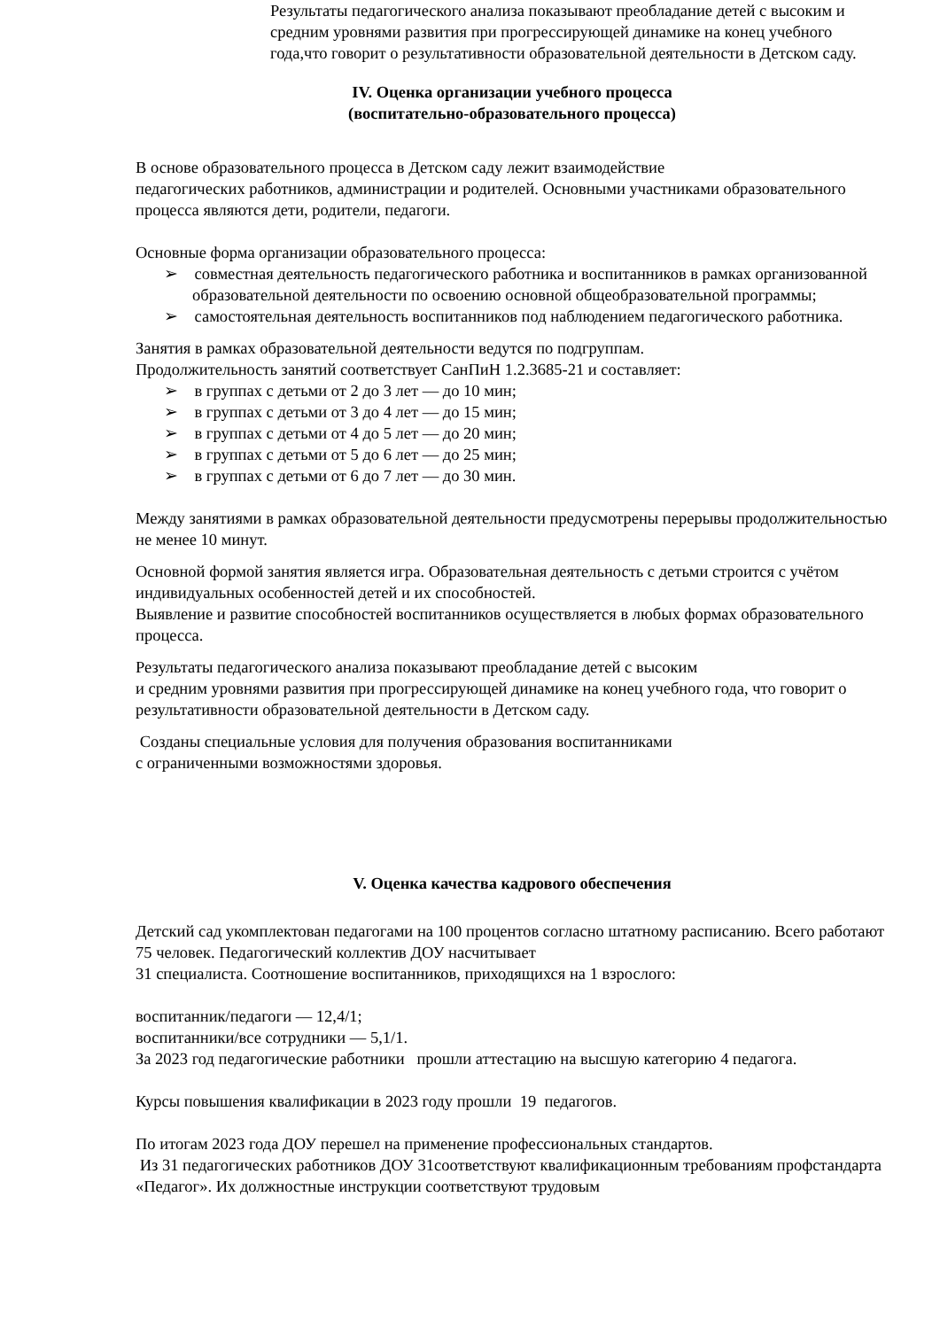Результаты педагогического анализа показывают преобладание детей с высоким и средним уровнями развития при прогрессирующей динамике на конец учебного года,что говорит о результативности образовательной деятельности в Детском саду.
IV. Оценка организации учебного процесса
(воспитательно-образовательного процесса)
В основе образовательного процесса в Детском саду лежит взаимодействие
педагогических работников, администрации и родителей. Основными участниками образовательного процесса являются дети, родители, педагоги.
Основные форма организации образовательного процесса:
➢ совместная деятельность педагогического работника и воспитанников в рамках организованной образовательной деятельности по освоению основной общеобразовательной программы;
➢ самостоятельная деятельность воспитанников под наблюдением педагогического работника.
Занятия в рамках образовательной деятельности ведутся по подгруппам.
Продолжительность занятий соответствует СанПиН 1.2.3685-21 и составляет:
➢ в группах с детьми от 2 до 3 лет — до 10 мин;
➢ в группах с детьми от 3 до 4 лет — до 15 мин;
➢ в группах с детьми от 4 до 5 лет — до 20 мин;
➢ в группах с детьми от 5 до 6 лет — до 25 мин;
➢ в группах с детьми от 6 до 7 лет — до 30 мин.
Между занятиями в рамках образовательной деятельности предусмотрены перерывы продолжительностью не менее 10 минут.
Основной формой занятия является игра. Образовательная деятельность с детьми строится с учётом индивидуальных особенностей детей и их способностей.
Выявление и развитие способностей воспитанников осуществляется в любых формах образовательного процесса.
Результаты педагогического анализа показывают преобладание детей с высоким
и средним уровнями развития при прогрессирующей динамике на конец учебного года, что говорит о результативности образовательной деятельности в Детском саду.
Созданы специальные условия для получения образования воспитанниками
с ограниченными возможностями здоровья.
V. Оценка качества кадрового обеспечения
Детский сад укомплектован педагогами на 100 процентов согласно штатному расписанию. Всего работают 75 человек. Педагогический коллектив ДОУ насчитывает
31 специалиста. Соотношение воспитанников, приходящихся на 1 взрослого:
воспитанник/педагоги — 12,4/1;
воспитанники/все сотрудники — 5,1/1.
За 2023 год педагогические работники прошли аттестацию на высшую категорию 4 педагога.
Курсы повышения квалификации в 2023 году прошли 19 педагогов.
По итогам 2023 года ДОУ перешел на применение профессиональных стандартов.
Из 31 педагогических работников ДОУ 31соответствуют квалификационным требованиям профстандарта «Педагог». Их должностные инструкции соответствуют трудовым